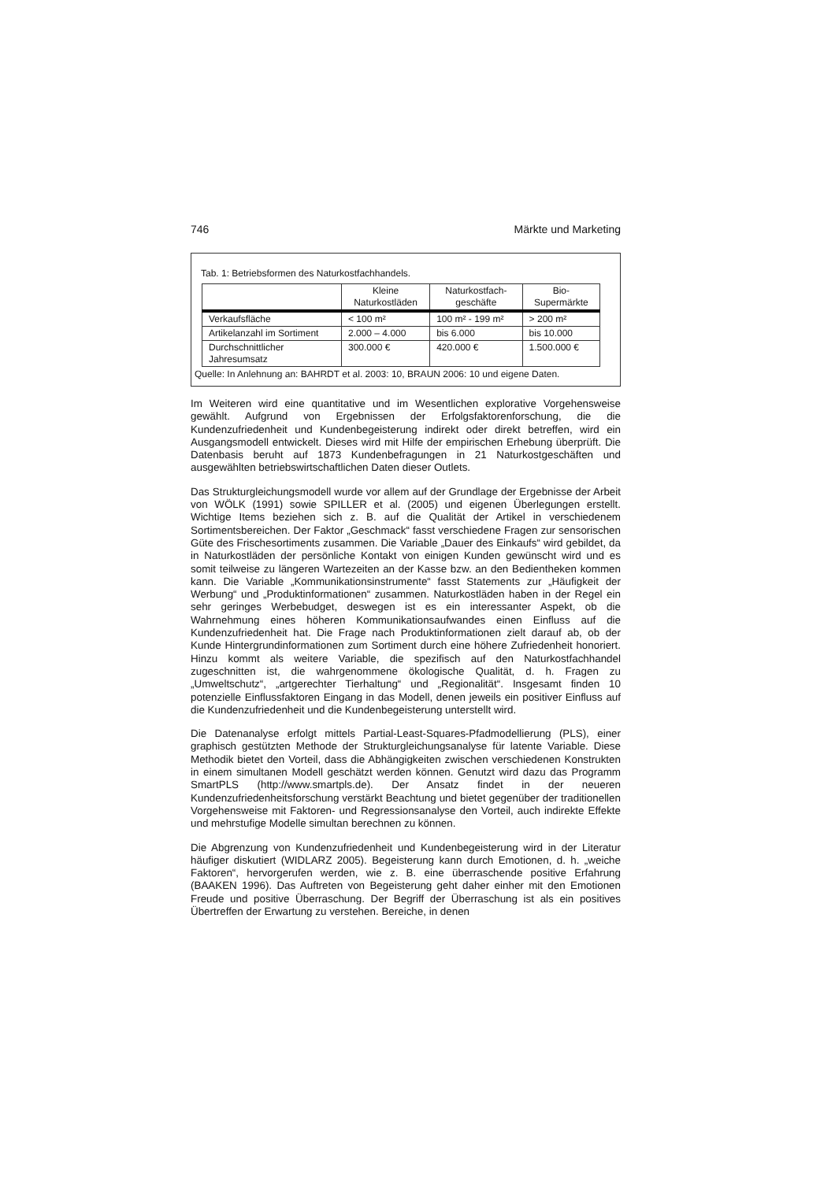746 Märkte und Marketing
Tab. 1: Betriebsformen des Naturkostfachhandels.
| | Kleine Naturkostläden | Naturkostfach- geschäfte | Bio- Supermärkte |
| --- | --- | --- | --- |
| Verkaufsfläche | < 100 m² | 100 m² - 199 m² | > 200 m² |
| Artikelanzahl im Sortiment | 2.000 – 4.000 | bis 6.000 | bis 10.000 |
| Durchschnittlicher Jahresumsatz | 300.000 € | 420.000 € | 1.500.000 € |
Quelle: In Anlehnung an: BAHRDT et al. 2003: 10, BRAUN 2006: 10 und eigene Daten.
Im Weiteren wird eine quantitative und im Wesentlichen explorative Vorgehensweise gewählt. Aufgrund von Ergebnissen der Erfolgsfaktorenforschung, die die Kundenzufriedenheit und Kundenbegeisterung indirekt oder direkt betreffen, wird ein Ausgangsmodell entwickelt. Dieses wird mit Hilfe der empirischen Erhebung überprüft. Die Datenbasis beruht auf 1873 Kundenbefragungen in 21 Naturkostgeschäften und ausgewählten betriebswirtschaftlichen Daten dieser Outlets.
Das Strukturgleichungsmodell wurde vor allem auf der Grundlage der Ergebnisse der Arbeit von WÖLK (1991) sowie SPILLER et al. (2005) und eigenen Überlegungen erstellt. Wichtige Items beziehen sich z. B. auf die Qualität der Artikel in verschiedenem Sortimentsbereichen. Der Faktor „Geschmack“ fasst verschiedene Fragen zur sensorischen Güte des Frischesortiments zusammen. Die Variable „Dauer des Einkaufs“ wird gebildet, da in Naturkostläden der persönliche Kontakt von einigen Kunden gewünscht wird und es somit teilweise zu längeren Wartezeiten an der Kasse bzw. an den Bedientheken kommen kann. Die Variable „Kommunikationsinstrumente“ fasst Statements zur „Häufigkeit der Werbung“ und „Produktinformationen“ zusammen. Naturkostläden haben in der Regel ein sehr geringes Werbebudget, deswegen ist es ein interessanter Aspekt, ob die Wahrnehmung eines höheren Kommunikationsaufwandes einen Einfluss auf die Kundenzufriedenheit hat. Die Frage nach Produktinformationen zielt darauf ab, ob der Kunde Hintergrundinformationen zum Sortiment durch eine höhere Zufriedenheit honoriert. Hinzu kommt als weitere Variable, die spezifisch auf den Naturkostfachhandel zugeschnitten ist, die wahrgenommene ökologische Qualität, d. h. Fragen zu „Umweltschutz“, „artgerechter Tierhaltung“ und „Regionalität“. Insgesamt finden 10 potenzielle Einflussfaktoren Eingang in das Modell, denen jeweils ein positiver Einfluss auf die Kundenzufriedenheit und die Kundenbegeisterung unterstellt wird.
Die Datenanalyse erfolgt mittels Partial-Least-Squares-Pfadmodellierung (PLS), einer graphisch gestützten Methode der Strukturgleichungsanalyse für latente Variable. Diese Methodik bietet den Vorteil, dass die Abhängigkeiten zwischen verschiedenen Konstrukten in einem simultanen Modell geschätzt werden können. Genutzt wird dazu das Programm SmartPLS (http://www.smartpls.de). Der Ansatz findet in der neueren Kundenzufriedenheitsforschung verstärkt Beachtung und bietet gegenüber der traditionellen Vorgehensweise mit Faktoren- und Regressionsanalyse den Vorteil, auch indirekte Effekte und mehrstufige Modelle simultan berechnen zu können.
Die Abgrenzung von Kundenzufriedenheit und Kundenbegeisterung wird in der Literatur häufiger diskutiert (WIDLARZ 2005). Begeisterung kann durch Emotionen, d. h. „weiche Faktoren“, hervorgerufen werden, wie z. B. eine überraschende positive Erfahrung (BAAKEN 1996). Das Auftreten von Begeisterung geht daher einher mit den Emotionen Freude und positive Überraschung. Der Begriff der Überraschung ist als ein positives Übertreffen der Erwartung zu verstehen. Bereiche, in denen